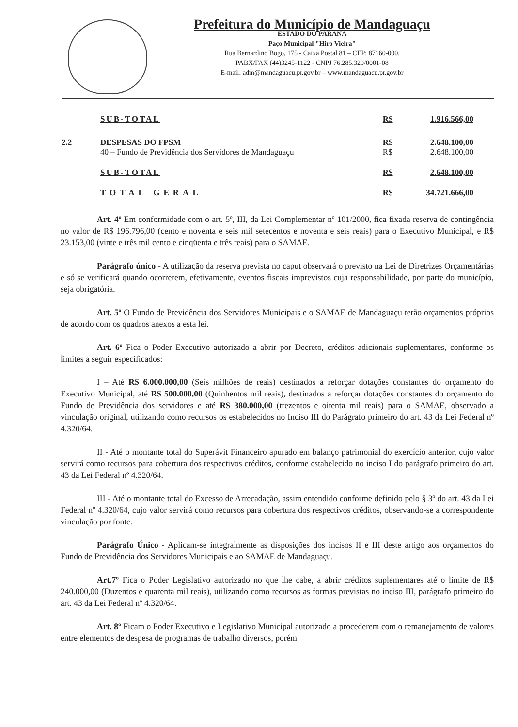Prefeitura do Município de Mandaguaçu
ESTADO DO PARANÁ
Paço Municipal "Hiro Vieira"
Rua Bernardino Bogo, 175 - Caixa Postal 81 – CEP: 87160-000.
PABX/FAX (44)3245-1122 - CNPJ 76.285.329/0001-08
E-mail: adm@mandaguacu.pr.gov.br – www.mandaguacu.pr.gov.br
| | SUB-TOTAL | R$ | 1.916.566,00 |
| 2.2 | DESPESAS DO FPSM 40 – Fundo de Previdência dos Servidores de Mandaguaçu | R$ R$ | 2.648.100,00 2.648.100,00 |
| | SUB-TOTAL | R$ | 2.648.100,00 |
| | TOTAL GERAL | R$ | 34.721.666,00 |
Art. 4º Em conformidade com o art. 5º, III, da Lei Complementar nº 101/2000, fica fixada reserva de contingência no valor de R$ 196.796,00 (cento e noventa e seis mil setecentos e noventa e seis reais) para o Executivo Municipal, e R$ 23.153,00 (vinte e três mil cento e cinqüenta e três reais) para o SAMAE.
Parágrafo único - A utilização da reserva prevista no caput observará o previsto na Lei de Diretrizes Orçamentárias e só se verificará quando ocorrerem, efetivamente, eventos fiscais imprevistos cuja responsabilidade, por parte do município, seja obrigatória.
Art. 5º O Fundo de Previdência dos Servidores Municipais e o SAMAE de Mandaguaçu terão orçamentos próprios de acordo com os quadros anexos a esta lei.
Art. 6º Fica o Poder Executivo autorizado a abrir por Decreto, créditos adicionais suplementares, conforme os limites a seguir especificados:
I – Até R$ 6.000.000,00 (Seis milhões de reais) destinados a reforçar dotações constantes do orçamento do Executivo Municipal, até R$ 500.000,00 (Quinhentos mil reais), destinados a reforçar dotações constantes do orçamento do Fundo de Previdência dos servidores e até R$ 380.000,00 (trezentos e oitenta mil reais) para o SAMAE, observado a vinculação original, utilizando como recursos os estabelecidos no Inciso III do Parágrafo primeiro do art. 43 da Lei Federal nº 4.320/64.
II - Até o montante total do Superávit Financeiro apurado em balanço patrimonial do exercício anterior, cujo valor servirá como recursos para cobertura dos respectivos créditos, conforme estabelecido no inciso I do parágrafo primeiro do art. 43 da Lei Federal nº 4.320/64.
III - Até o montante total do Excesso de Arrecadação, assim entendido conforme definido pelo § 3º do art. 43 da Lei Federal nº 4.320/64, cujo valor servirá como recursos para cobertura dos respectivos créditos, observando-se a correspondente vinculação por fonte.
Parágrafo Único - Aplicam-se integralmente as disposições dos incisos II e III deste artigo aos orçamentos do Fundo de Previdência dos Servidores Municipais e ao SAMAE de Mandaguaçu.
Art.7º Fica o Poder Legislativo autorizado no que lhe cabe, a abrir créditos suplementares até o limite de R$ 240.000,00 (Duzentos e quarenta mil reais), utilizando como recursos as formas previstas no inciso III, parágrafo primeiro do art. 43 da Lei Federal nº 4.320/64.
Art. 8º Ficam o Poder Executivo e Legislativo Municipal autorizado a procederem com o remanejamento de valores entre elementos de despesa de programas de trabalho diversos, porém